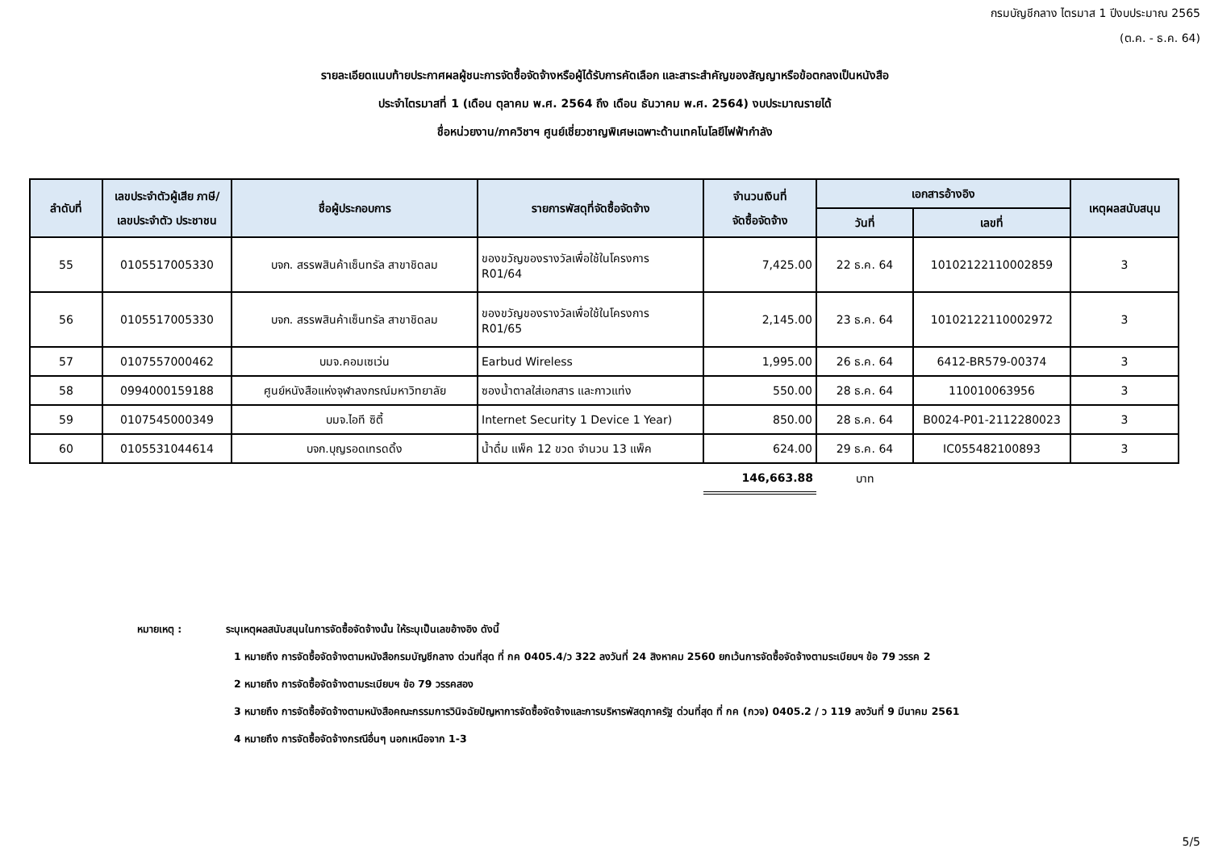กรมบัญชีกลาง ไตรมาส 1 ปีงบประมาณ 2565
(ต.ค. - ธ.ค. 64)
รายละเอียดแนบท้ายประกาศผลผู้ชนะการจัดซื้อจัดจ้างหรือผู้ได้รับการคัดเลือก และสาระสำคัญของสัญญาหรือข้อตกลงเป็นหนังสือ
ประจำไตรมาสที่ 1 (เดือน ตุลาคม พ.ศ. 2564 ถึง เดือน ธันวาคม พ.ศ. 2564) งบประมาณรายได้
ชื่อหน่วยงาน/ภาควิชาฯ ศูนย์เชี่ยวชาญพิเศษเฉพาะด้านเทคโนโลยีไฟฟ้ากำลัง
| ลำดับที่ | เลขประจำตัวผู้เสีย ภาษี/ เลขประจำตัว ประชาชน | ชื่อผู้ประกอบการ | รายการพัสดุที่จัดซื้อจัดจ้าง | จำนวนเงินที่ จัดซื้อจัดจ้าง | เอกสารอ้างอิง | | เหตุผลสนับสนุน |
| --- | --- | --- | --- | --- | --- | --- | --- |
| | | | | | วันที่ | เลขที่ | |
| 55 | 0105517005330 | บจก. สรรพสินค้าเซ็นทรัล สาขาชิดลม | ของขวัญของรางวัลเพื่อใช้ในโครงการ R01/64 | 7,425.00 | 22 ธ.ค. 64 | 10102122110002859 | 3 |
| 56 | 0105517005330 | บจก. สรรพสินค้าเซ็นทรัล สาขาชิดลม | ของขวัญของรางวัลเพื่อใช้ในโครงการ R01/65 | 2,145.00 | 23 ธ.ค. 64 | 10102122110002972 | 3 |
| 57 | 0107557000462 | บมจ.คอมเซเว่น | Earbud Wireless | 1,995.00 | 26 ธ.ค. 64 | 6412-BR579-00374 | 3 |
| 58 | 0994000159188 | ศูนย์หนังสือแห่งจุฬาลงกรณ์มหาวิทยาลัย | ซองน้ำตาลใส่เอกสาร และกาวแท่ง | 550.00 | 28 ธ.ค. 64 | 110010063956 | 3 |
| 59 | 0107545000349 | บมจ.ไอที ซิตี้ | Internet Security 1 Device 1 Year) | 850.00 | 28 ธ.ค. 64 | B0024-P01-2112280023 | 3 |
| 60 | 0105531044614 | บจก.บุญรอดเทรดดิ้ง | น้ำดื่ม แพ็ค 12 ขวด จำนวน 13 แพ็ค | 624.00 | 29 ธ.ค. 64 | IC055482100893 | 3 |
| | | | | 146,663.88 | บาท | | |
หมายเหตุ : ระบุเหตุผลสนับสนุนในการจัดซื้อจัดจ้างนั้น ให้ระบุเป็นเลขอ้างอิง ดังนี้
1 หมายถึง การจัดซื้อจัดจ้างตามหนังสือกรมบัญชีกลาง ด่วนที่สุด ที่ กค 0405.4/ว 322 ลงวันที่ 24 สิงหาคม 2560 ยกเว้นการจัดซื้อจัดจ้างตามระเบียบฯ ข้อ 79 วรรค 2
2 หมายถึง การจัดซื้อจัดจ้างตามระเบียบฯ ข้อ 79 วรรคสอง
3 หมายถึง การจัดซื้อจัดจ้างตามหนังสือคณะกรรมการวินิจฉัยปัญหาการจัดซื้อจัดจ้างและการบริหารพัสดุภาครัฐ ด่วนที่สุด ที่ กค (กวจ) 0405.2 / ว 119 ลงวันที่ 9 มีนาคม 2561
4 หมายถึง การจัดซื้อจัดจ้างกรณีอื่นๆ นอกเหนือจาก 1-3
5/5